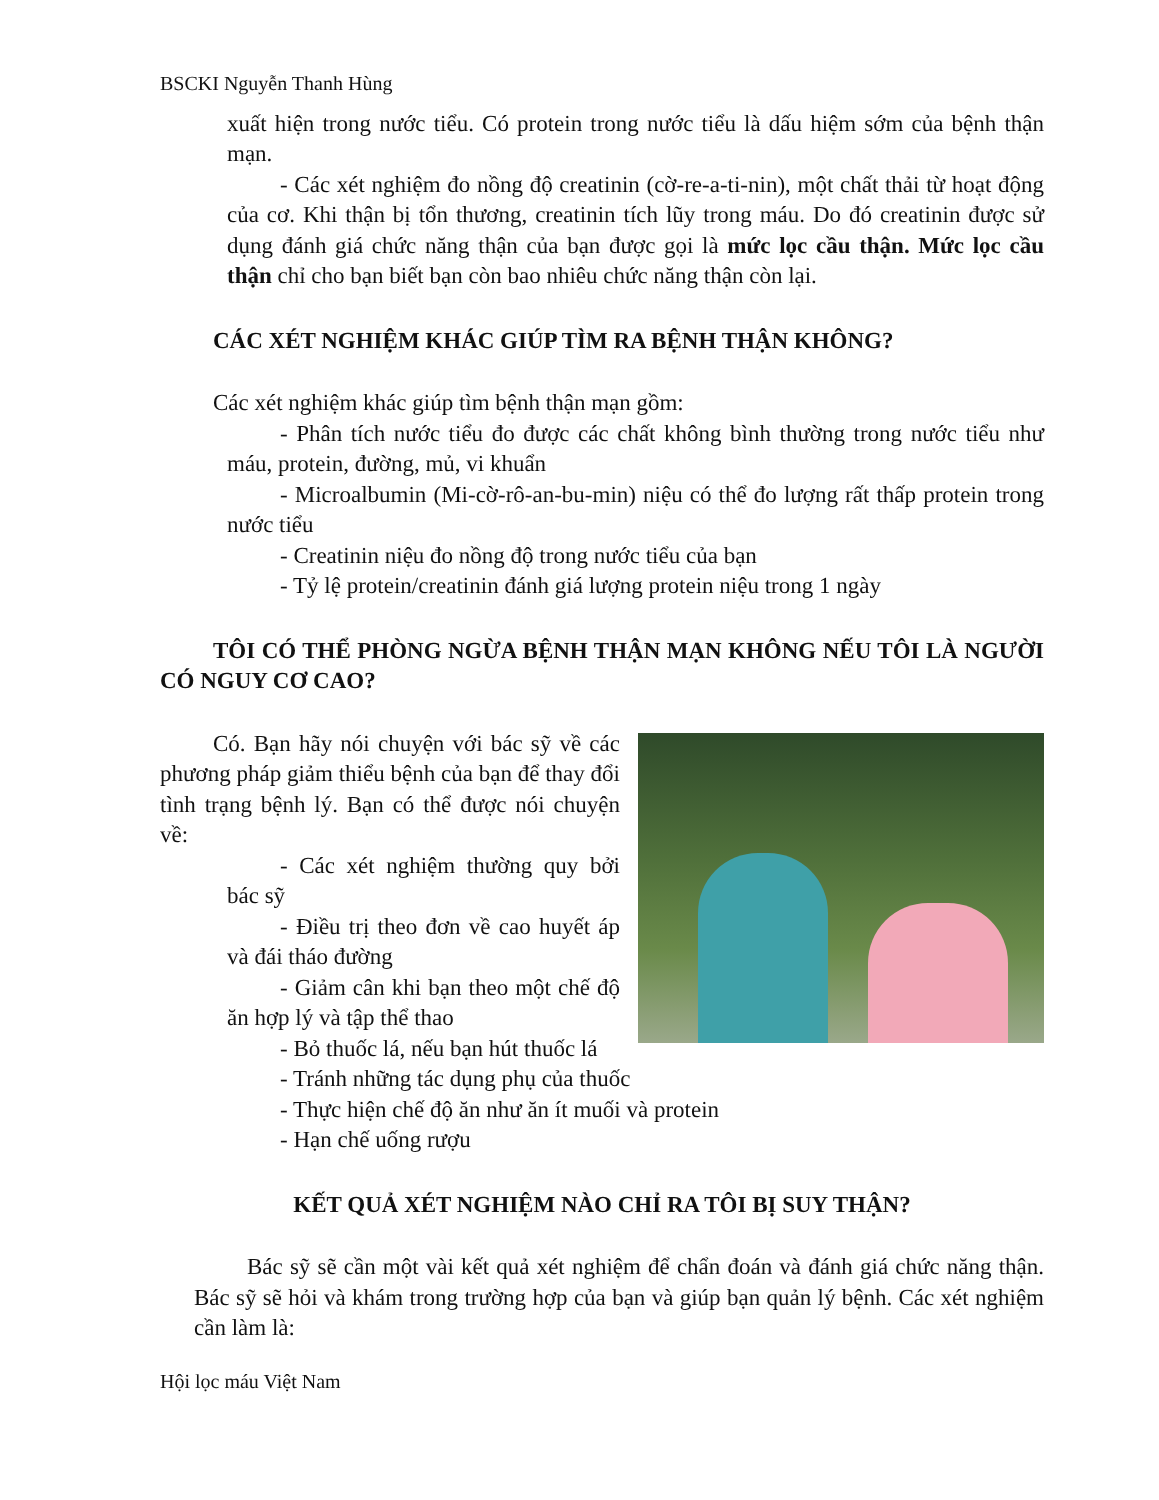BSCKI Nguyễn Thanh Hùng
xuất hiện trong nước tiểu. Có protein trong nước tiểu là dấu hiệm sớm của bệnh thận mạn.
- Các xét nghiệm đo nồng độ creatinin (cờ-re-a-ti-nin), một chất thải từ hoạt động của cơ. Khi thận bị tổn thương, creatinin tích lũy trong máu. Do đó creatinin được sử dụng đánh giá chức năng thận của bạn được gọi là mức lọc cầu thận. Mức lọc cầu thận chỉ cho bạn biết bạn còn bao nhiêu chức năng thận còn lại.
CÁC XÉT NGHIỆM KHÁC GIÚP TÌM RA BỆNH THẬN KHÔNG?
Các xét nghiệm khác giúp tìm bệnh thận mạn gồm:
- Phân tích nước tiểu đo được các chất không bình thường trong nước tiểu như máu, protein, đường, mủ, vi khuẩn
- Microalbumin (Mi-cờ-rô-an-bu-min) niệu có thể đo lượng rất thấp protein trong nước tiểu
- Creatinin niệu đo nồng độ trong nước tiểu của bạn
- Tỷ lệ protein/creatinin đánh giá lượng protein niệu trong 1 ngày
TÔI CÓ THỂ PHÒNG NGỪA BỆNH THẬN MẠN KHÔNG NẾU TÔI LÀ NGƯỜI CÓ NGUY CƠ CAO?
Có. Bạn hãy nói chuyện với bác sỹ về các phương pháp giảm thiểu bệnh của bạn để thay đổi tình trạng bệnh lý. Bạn có thể được nói chuyện về:
- Các xét nghiệm thường quy bởi bác sỹ
- Điều trị theo đơn về cao huyết áp và đái tháo đường
- Giảm cân khi bạn theo một chế độ ăn hợp lý và tập thể thao
- Bỏ thuốc lá, nếu bạn hút thuốc lá
- Tránh những tác dụng phụ của thuốc
- Thực hiện chế độ ăn như ăn ít muối và protein
- Hạn chế uống rượu
KẾT QUẢ XÉT NGHIỆM NÀO CHỈ RA TÔI BỊ SUY THẬN?
Bác sỹ sẽ cần một vài kết quả xét nghiệm để chẩn đoán và đánh giá chức năng thận. Bác sỹ sẽ hỏi và khám trong trường hợp của bạn và giúp bạn quản lý bệnh. Các xét nghiệm cần làm là:
Hội lọc máu Việt Nam